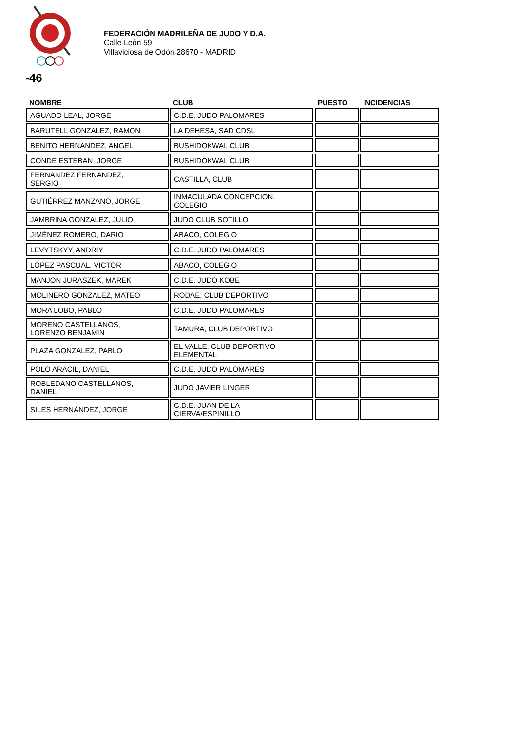FEDERACIÓN MADRILEÑA DE JUDO Y D.A.
Calle León 59
Villaviciosa de Odón 28670 - MADRID
-46
| NOMBRE | CLUB | PUESTO | INCIDENCIAS |
| --- | --- | --- | --- |
| AGUADO LEAL, JORGE | C.D.E. JUDO PALOMARES | | |
| BARUTELL GONZALEZ, RAMON | LA DEHESA, SAD CDSL | | |
| BENITO HERNANDEZ, ANGEL | BUSHIDOKWAI, CLUB | | |
| CONDE ESTEBAN, JORGE | BUSHIDOKWAI, CLUB | | |
| FERNANDEZ FERNANDEZ, SERGIO | CASTILLA, CLUB | | |
| GUTIÉRREZ MANZANO, JORGE | INMACULADA CONCEPCION, COLEGIO | | |
| JAMBRINA GONZALEZ, JULIO | JUDO CLUB SOTILLO | | |
| JIMÉNEZ ROMERO, DARIO | ABACO, COLEGIO | | |
| LEVYTSKYY, ANDRIY | C.D.E. JUDO PALOMARES | | |
| LOPEZ PASCUAL, VICTOR | ABACO, COLEGIO | | |
| MANJON JURASZEK, MAREK | C.D.E. JUDO KOBE | | |
| MOLINERO GONZALEZ, MATEO | RODAE, CLUB DEPORTIVO | | |
| MORA LOBO, PABLO | C.D.E. JUDO PALOMARES | | |
| MORENO CASTELLANOS, LORENZO BENJAMÍN | TAMURA, CLUB DEPORTIVO | | |
| PLAZA GONZALEZ, PABLO | EL VALLE, CLUB DEPORTIVO ELEMENTAL | | |
| POLO ARACIL, DANIEL | C.D.E. JUDO PALOMARES | | |
| ROBLEDANO CASTELLANOS, DANIEL | JUDO JAVIER LINGER | | |
| SILES HERNÁNDEZ, JORGE | C.D.E. JUAN DE LA CIERVA/ESPINILLO | | |